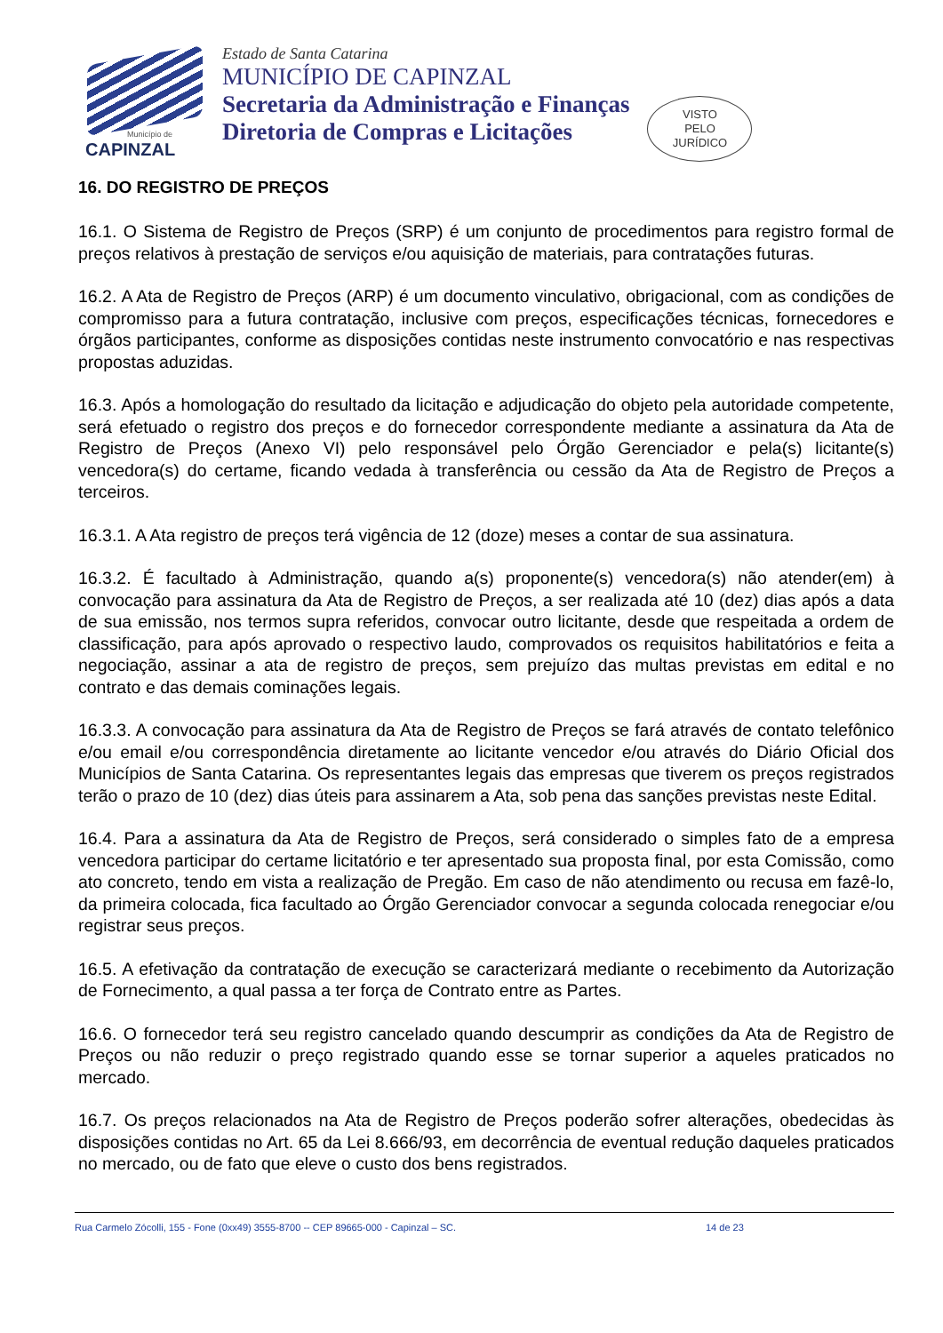Município de
CAPINZAL
Estado de Santa Catarina
MUNICÍPIO DE CAPINZAL
Secretaria da Administração e Finanças
Diretoria de Compras e Licitações
VISTO
PELO
JURÍDICO
16. DO REGISTRO DE PREÇOS
16.1. O Sistema de Registro de Preços (SRP) é um conjunto de procedimentos para registro formal de preços relativos à prestação de serviços e/ou aquisição de materiais, para contratações futuras.
16.2. A Ata de Registro de Preços (ARP) é um documento vinculativo, obrigacional, com as condições de compromisso para a futura contratação, inclusive com preços, especificações técnicas, fornecedores e órgãos participantes, conforme as disposições contidas neste instrumento convocatório e nas respectivas propostas aduzidas.
16.3. Após a homologação do resultado da licitação e adjudicação do objeto pela autoridade competente, será efetuado o registro dos preços e do fornecedor correspondente mediante a assinatura da Ata de Registro de Preços (Anexo VI) pelo responsável pelo Órgão Gerenciador e pela(s) licitante(s) vencedora(s) do certame, ficando vedada à transferência ou cessão da Ata de Registro de Preços a terceiros.
16.3.1. A Ata registro de preços terá vigência de 12 (doze) meses a contar de sua assinatura.
16.3.2. É facultado à Administração, quando a(s) proponente(s) vencedora(s) não atender(em) à convocação para assinatura da Ata de Registro de Preços, a ser realizada até 10 (dez) dias após a data de sua emissão, nos termos supra referidos, convocar outro licitante, desde que respeitada a ordem de classificação, para após aprovado o respectivo laudo, comprovados os requisitos habilitatórios e feita a negociação, assinar a ata de registro de preços, sem prejuízo das multas previstas em edital e no contrato e das demais cominações legais.
16.3.3. A convocação para assinatura da Ata de Registro de Preços se fará através de contato telefônico e/ou email e/ou correspondência diretamente ao licitante vencedor e/ou através do Diário Oficial dos Municípios de Santa Catarina. Os representantes legais das empresas que tiverem os preços registrados terão o prazo de 10 (dez) dias úteis para assinarem a Ata, sob pena das sanções previstas neste Edital.
16.4. Para a assinatura da Ata de Registro de Preços, será considerado o simples fato de a empresa vencedora participar do certame licitatório e ter apresentado sua proposta final, por esta Comissão, como ato concreto, tendo em vista a realização de Pregão. Em caso de não atendimento ou recusa em fazê-lo, da primeira colocada, fica facultado ao Órgão Gerenciador convocar a segunda colocada renegociar e/ou registrar seus preços.
16.5. A efetivação da contratação de execução se caracterizará mediante o recebimento da Autorização de Fornecimento, a qual passa a ter força de Contrato entre as Partes.
16.6. O fornecedor terá seu registro cancelado quando descumprir as condições da Ata de Registro de Preços ou não reduzir o preço registrado quando esse se tornar superior a aqueles praticados no mercado.
16.7. Os preços relacionados na Ata de Registro de Preços poderão sofrer alterações, obedecidas às disposições contidas no Art. 65 da Lei 8.666/93, em decorrência de eventual redução daqueles praticados no mercado, ou de fato que eleve o custo dos bens registrados.
Rua Carmelo Zócolli, 155 - Fone (0xx49) 3555-8700 -- CEP 89665-000 - Capinzal – SC. 14 de 23